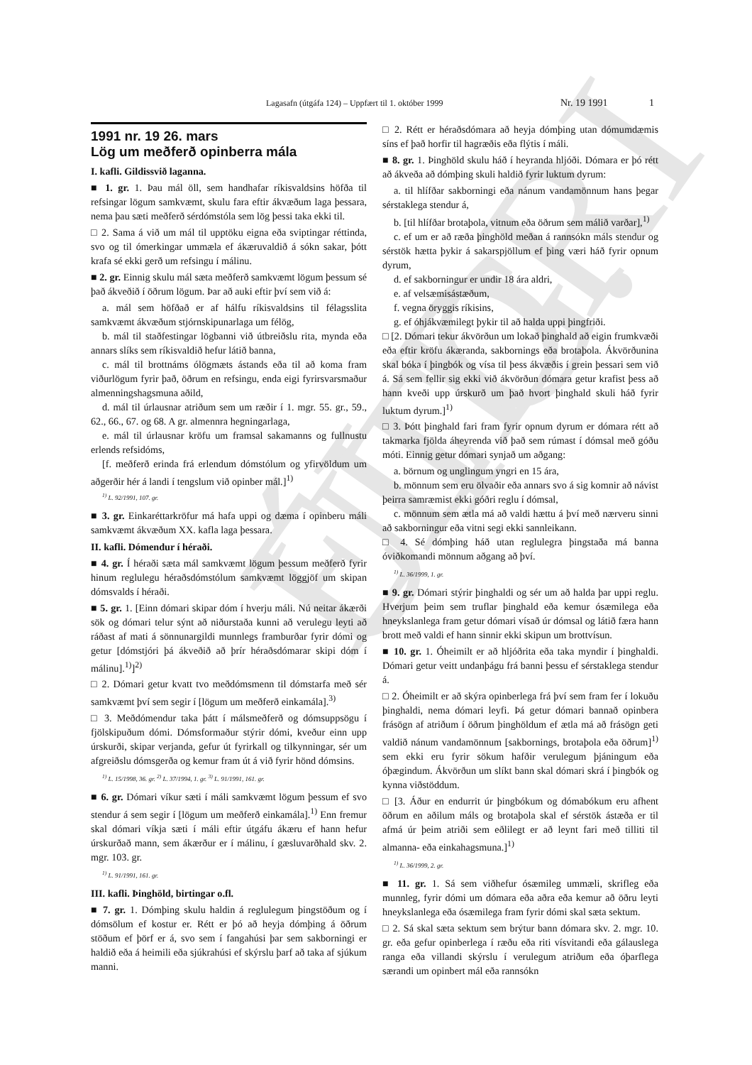ELDRI ÚTG.
Lagasafn (útgáfa 124) – Uppfært til 1. október 1999 Nr. 19 1991 1
1991 nr. 19 26. mars
Lög um meðferð opinberra mála
I. kafli. Gildissvið laganna.
■ 1. gr. 1. Þau mál öll, sem handhafar ríkisvaldsins höfða til refsingar lögum samkvæmt, skulu fara eftir ákvæðum laga þessara, nema þau sæti meðferð sérdómstóla sem lög þessi taka ekki til.
□ 2. Sama á við um mál til upptöku eigna eða sviptingar réttinda, svo og til ómerkingar ummæla ef ákæruvaldið á sókn sakar, þótt krafa sé ekki gerð um refsingu í málinu.
■ 2. gr. Einnig skulu mál sæta meðferð samkvæmt lögum þessum sé það ákveðið í öðrum lögum. Þar að auki eftir því sem við á:
a. mál sem höfðað er af hálfu ríkisvaldsins til félagsslita samkvæmt ákvæðum stjórnskipunarlaga um félög,
b. mál til staðfestingar lögbanni við útbreiðslu rita, mynda eða annars slíks sem ríkisvaldið hefur látið banna,
c. mál til brottnáms ólögmæts ástands eða til að koma fram viðurlögum fyrir það, öðrum en refsingu, enda eigi fyrirsvarsmaður almenningshagsmuna aðild,
d. mál til úrlausnar atriðum sem um ræðir í 1. mgr. 55. gr., 59., 62., 66., 67. og 68. A gr. almennra hegningarlaga,
e. mál til úrlausnar kröfu um framsal sakamanns og fullnustu erlends refsidóms,
[f. meðferð erinda frá erlendum dómstólum og yfirvöldum um aðgerðir hér á landi í tengslum við opinber mál.]<sup>1)</sup>
<sup>1)</sup> L. 92/1991, 107. gr.
■ 3. gr. Einkaréttarkröfur má hafa uppi og dæma í opinberu máli samkvæmt ákvæðum XX. kafla laga þessara.
II. kafli. Dómendur í héraði.
■ 4. gr. Í héraði sæta mál samkvæmt lögum þessum meðferð fyrir hinum reglulegu héraðsdómstólum samkvæmt löggjöf um skipan dómsvalds í héraði.
■ 5. gr. 1. [Einn dómari skipar dóm í hverju máli. Nú neitar ákærði sök og dómari telur sýnt að niðurstaða kunni að verulegu leyti að ráðast af mati á sönnunargildi munnlegs framburðar fyrir dómi og getur [dómstjóri þá ákveðið að þrír héraðsdómarar skipi dóm í málinu].<sup>1)</sup>]<sup>2)</sup>
□ 2. Dómari getur kvatt tvo meðdómsmenn til dómstarfa með sér samkvæmt því sem segir í [lögum um meðferð einkamála].<sup>3)</sup>
□ 3. Meðdómendur taka þátt í málsmeðferð og dómsuppsögu í fjölskipuðum dómi. Dómsformaður stýrir dómi, kveður einn upp úrskurði, skipar verjanda, gefur út fyrirkall og tilkynningar, sér um afgreiðslu dómsgerða og kemur fram út á við fyrir hönd dómsins.
<sup>1)</sup> L. 15/1998, 36. gr. <sup>2)</sup> L. 37/1994, 1. gr. <sup>3)</sup> L. 91/1991, 161. gr.
■ 6. gr. Dómari víkur sæti í máli samkvæmt lögum þessum ef svo stendur á sem segir í [lögum um meðferð einkamála].<sup>1)</sup> Enn fremur skal dómari víkja sæti í máli eftir útgáfu ákæru ef hann hefur úrskurðað mann, sem ákærður er í málinu, í gæsluvarðhald skv. 2. mgr. 103. gr.
<sup>1)</sup> L. 91/1991, 161. gr.
III. kafli. Þinghöld, birtingar o.fl.
■ 7. gr. 1. Dómþing skulu haldin á reglulegum þingstöðum og í dómsölum ef kostur er. Rétt er þó að heyja dómþing á öðrum stöðum ef þörf er á, svo sem í fangahúsi þar sem sakborningi er haldið eða á heimili eða sjúkrahúsi ef skýrslu þarf að taka af sjúkum manni.
□ 2. Rétt er héraðsdómara að heyja dómþing utan dómumdæmis síns ef það horfir til hagræðis eða flýtis í máli.
■ 8. gr. 1. Þinghöld skulu háð í heyranda hljóði. Dómara er þó rétt að ákveða að dómþing skuli haldið fyrir luktum dyrum:
a. til hlífðar sakborningi eða nánum vandamönnum hans þegar sérstaklega stendur á,
b. [til hlífðar brotaþola, vitnum eða öðrum sem málið varðar],<sup>1)</sup>
c. ef um er að ræða þinghöld meðan á rannsókn máls stendur og sérstök hætta þykir á sakarspjöllum ef þing væri háð fyrir opnum dyrum,
d. ef sakborningur er undir 18 ára aldri,
e. af velsæmisástæðum,
f. vegna öryggis ríkisins,
g. ef óhjákvæmilegt þykir til að halda uppi þingfriði.
□ [2. Dómari tekur ákvörðun um lokað þinghald að eigin frumkvæði eða eftir kröfu ákæranda, sakbornings eða brotaþola. Ákvörðunina skal bóka í þingbók og vísa til þess ákvæðis í grein þessari sem við á. Sá sem fellir sig ekki við ákvörðun dómara getur krafist þess að hann kveði upp úrskurð um það hvort þinghald skuli háð fyrir luktum dyrum.]<sup>1)</sup>
□ 3. Þótt þinghald fari fram fyrir opnum dyrum er dómara rétt að takmarka fjölda áheyrenda við það sem rúmast í dómsal með góðu móti. Einnig getur dómari synjað um aðgang:
a. börnum og unglingum yngri en 15 ára,
b. mönnum sem eru ölvaðir eða annars svo á sig komnir að návist þeirra samræmist ekki góðri reglu í dómsal,
c. mönnum sem ætla má að valdi hættu á því með nærveru sinni að sakborningur eða vitni segi ekki sannleikann.
□ 4. Sé dómþing háð utan reglulegra þingstaða má banna óviðkomandi mönnum aðgang að því.
<sup>1)</sup> L. 36/1999, 1. gr.
■ 9. gr. Dómari stýrir þinghaldi og sér um að halda þar uppi reglu. Hverjum þeim sem truflar þinghald eða kemur ósæmilega eða hneykslanlega fram getur dómari vísað úr dómsal og látið færa hann brott með valdi ef hann sinnir ekki skipun um brottvísun.
■ 10. gr. 1. Óheimilt er að hljóðrita eða taka myndir í þinghaldi. Dómari getur veitt undanþágu frá banni þessu ef sérstaklega stendur á.
□ 2. Óheimilt er að skýra opinberlega frá því sem fram fer í lokuðu þinghaldi, nema dómari leyfi. Þá getur dómari bannað opinbera frásögn af atriðum í öðrum þinghöldum ef ætla má að frásögn geti valdið nánum vandamönnum [sakbornings, brotaþola eða öðrum]<sup>1)</sup> sem ekki eru fyrir sökum hafðir verulegum þjáningum eða óþægindum. Ákvörðun um slíkt bann skal dómari skrá í þingbók og kynna viðstöddum.
□ [3. Áður en endurrit úr þingbókum og dómabókum eru afhent öðrum en aðilum máls og brotaþola skal ef sérstök ástæða er til afmá úr þeim atriði sem eðlilegt er að leynt fari með tilliti til almanna- eða einkahagsmuna.]<sup>1)</sup>
<sup>1)</sup> L. 36/1999, 2. gr.
■ 11. gr. 1. Sá sem viðhefur ósæmileg ummæli, skrifleg eða munnleg, fyrir dómi um dómara eða aðra eða kemur að öðru leyti hneykslanlega eða ósæmilega fram fyrir dómi skal sæta sektum.
□ 2. Sá skal sæta sektum sem brýtur bann dómara skv. 2. mgr. 10. gr. eða gefur opinberlega í ræðu eða riti vísvitandi eða gálauslega ranga eða villandi skýrslu í verulegum atriðum eða óþarflega særandi um opinbert mál eða rannsókn